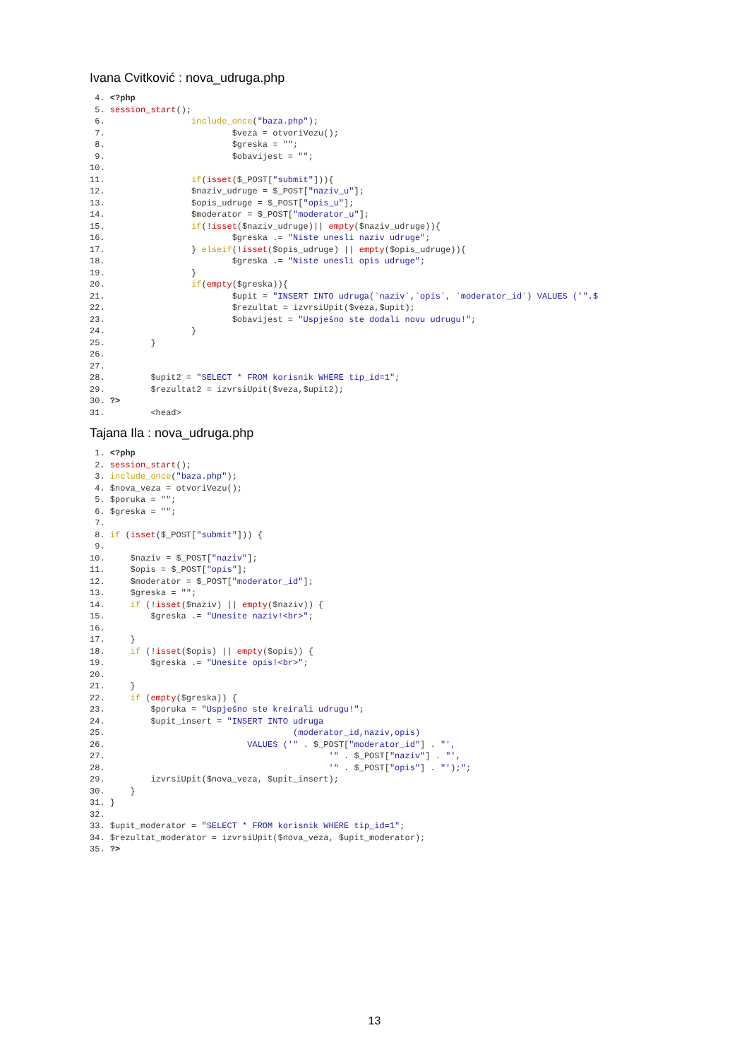Ivana Cvitković : nova_udruga.php
 4. <?php
 5. session_start();
 6.                 include_once("baza.php");
 7.                         $veza = otvoriVezu();
 8.                         $greska = "";
 9.                         $obavijest = "";
10.
11.                 if(isset($_POST["submit"])){
12.                 $naziv_udruge = $_POST["naziv_u"];
13.                 $opis_udruge = $_POST["opis_u"];
14.                 $moderator = $_POST["moderator_u"];
15.                 if(!isset($naziv_udruge)|| empty($naziv_udruge)){
16.                         $greska .= "Niste unesli naziv udruge";
17.                 } elseif(!isset($opis_udruge) || empty($opis_udruge)){
18.                         $greska .= "Niste unesli opis udruge";
19.                 }
20.                 if(empty($greska)){
21.                         $upit = "INSERT INTO udruga(`naziv`,`opis`, `moderator_id`) VALUES ('".$
22.                         $rezultat = izvrsiUpit($veza,$upit);
23.                         $obavijest = "Uspješno ste dodali novu udrugu!";
24.                 }
25.         }
26.
27.
28.         $upit2 = "SELECT * FROM korisnik WHERE tip_id=1";
29.         $rezultat2 = izvrsiUpit($veza,$upit2);
30. ?>
31.         <head>
Tajana Ila : nova_udruga.php
 1. <?php
 2. session_start();
 3. include_once("baza.php");
 4. $nova_veza = otvoriVezu();
 5. $poruka = "";
 6. $greska = "";
 7.
 8. if (isset($_POST["submit"])) {
 9.
10.     $naziv = $_POST["naziv"];
11.     $opis = $_POST["opis"];
12.     $moderator = $_POST["moderator_id"];
13.     $greska = "";
14.     if (!isset($naziv) || empty($naziv)) {
15.         $greska .= "Unesite naziv!<br>";
16.
17.     }
18.     if (!isset($opis) || empty($opis)) {
19.         $greska .= "Unesite opis!<br>";
20.
21.     }
22.     if (empty($greska)) {
23.         $poruka = "Uspješno ste kreirali udrugu!";
24.         $upit_insert = "INSERT INTO udruga
25.                                     (moderator_id,naziv,opis)
26.                            VALUES ('" . $_POST["moderator_id"] . "',
27.                                            '" . $_POST["naziv"] . "',
28.                                            '" . $_POST["opis"] . "');";
29.         izvrsiUpit($nova_veza, $upit_insert);
30.     }
31. }
32.
33. $upit_moderator = "SELECT * FROM korisnik WHERE tip_id=1";
34. $rezultat_moderator = izvrsiUpit($nova_veza, $upit_moderator);
35. ?>
13